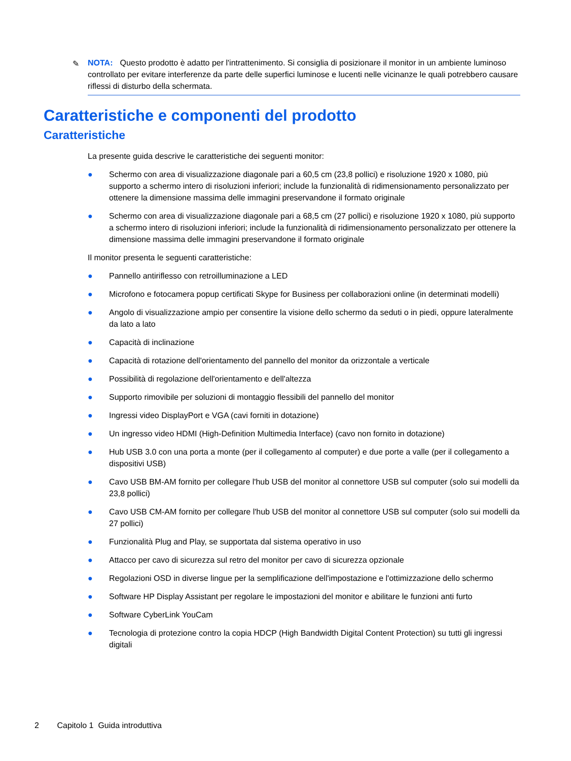✎ NOTA: Questo prodotto è adatto per l'intrattenimento. Si consiglia di posizionare il monitor in un ambiente luminoso controllato per evitare interferenze da parte delle superfici luminose e lucenti nelle vicinanze le quali potrebbero causare riflessi di disturbo della schermata.
Caratteristiche e componenti del prodotto
Caratteristiche
La presente guida descrive le caratteristiche dei seguenti monitor:
● Schermo con area di visualizzazione diagonale pari a 60,5 cm (23,8 pollici) e risoluzione 1920 x 1080, più supporto a schermo intero di risoluzioni inferiori; include la funzionalità di ridimensionamento personalizzato per ottenere la dimensione massima delle immagini preservandone il formato originale
● Schermo con area di visualizzazione diagonale pari a 68,5 cm (27 pollici) e risoluzione 1920 x 1080, più supporto a schermo intero di risoluzioni inferiori; include la funzionalità di ridimensionamento personalizzato per ottenere la dimensione massima delle immagini preservandone il formato originale
Il monitor presenta le seguenti caratteristiche:
● Pannello antiriflesso con retroilluminazione a LED
● Microfono e fotocamera popup certificati Skype for Business per collaborazioni online (in determinati modelli)
● Angolo di visualizzazione ampio per consentire la visione dello schermo da seduti o in piedi, oppure lateralmente da lato a lato
● Capacità di inclinazione
● Capacità di rotazione dell'orientamento del pannello del monitor da orizzontale a verticale
● Possibilità di regolazione dell'orientamento e dell'altezza
● Supporto rimovibile per soluzioni di montaggio flessibili del pannello del monitor
● Ingressi video DisplayPort e VGA (cavi forniti in dotazione)
● Un ingresso video HDMI (High-Definition Multimedia Interface) (cavo non fornito in dotazione)
● Hub USB 3.0 con una porta a monte (per il collegamento al computer) e due porte a valle (per il collegamento a dispositivi USB)
● Cavo USB BM-AM fornito per collegare l'hub USB del monitor al connettore USB sul computer (solo sui modelli da 23,8 pollici)
● Cavo USB CM-AM fornito per collegare l'hub USB del monitor al connettore USB sul computer (solo sui modelli da 27 pollici)
● Funzionalità Plug and Play, se supportata dal sistema operativo in uso
● Attacco per cavo di sicurezza sul retro del monitor per cavo di sicurezza opzionale
● Regolazioni OSD in diverse lingue per la semplificazione dell'impostazione e l'ottimizzazione dello schermo
● Software HP Display Assistant per regolare le impostazioni del monitor e abilitare le funzioni anti furto
● Software CyberLink YouCam
● Tecnologia di protezione contro la copia HDCP (High Bandwidth Digital Content Protection) su tutti gli ingressi digitali
2 Capitolo 1 Guida introduttiva